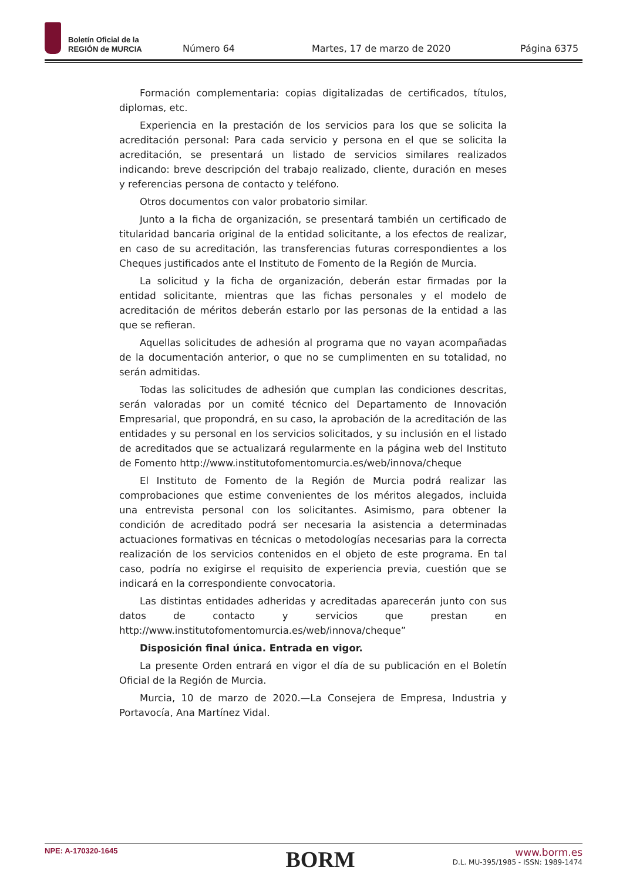Boletín Oficial de la
REGIÓN de MURCIA
Número 64 Martes, 17 de marzo de 2020 Página 6375
Formación complementaria: copias digitalizadas de certificados, títulos, diplomas, etc.
Experiencia en la prestación de los servicios para los que se solicita la acreditación personal: Para cada servicio y persona en el que se solicita la acreditación, se presentará un listado de servicios similares realizados indicando: breve descripción del trabajo realizado, cliente, duración en meses y referencias persona de contacto y teléfono.
Otros documentos con valor probatorio similar.
Junto a la ficha de organización, se presentará también un certificado de titularidad bancaria original de la entidad solicitante, a los efectos de realizar, en caso de su acreditación, las transferencias futuras correspondientes a los Cheques justificados ante el Instituto de Fomento de la Región de Murcia.
La solicitud y la ficha de organización, deberán estar firmadas por la entidad solicitante, mientras que las fichas personales y el modelo de acreditación de méritos deberán estarlo por las personas de la entidad a las que se refieran.
Aquellas solicitudes de adhesión al programa que no vayan acompañadas de la documentación anterior, o que no se cumplimenten en su totalidad, no serán admitidas.
Todas las solicitudes de adhesión que cumplan las condiciones descritas, serán valoradas por un comité técnico del Departamento de Innovación Empresarial, que propondrá, en su caso, la aprobación de la acreditación de las entidades y su personal en los servicios solicitados, y su inclusión en el listado de acreditados que se actualizará regularmente en la página web del Instituto de Fomento http://www.institutofomentomurcia.es/web/innova/cheque
El Instituto de Fomento de la Región de Murcia podrá realizar las comprobaciones que estime convenientes de los méritos alegados, incluida una entrevista personal con los solicitantes. Asimismo, para obtener la condición de acreditado podrá ser necesaria la asistencia a determinadas actuaciones formativas en técnicas o metodologías necesarias para la correcta realización de los servicios contenidos en el objeto de este programa. En tal caso, podría no exigirse el requisito de experiencia previa, cuestión que se indicará en la correspondiente convocatoria.
Las distintas entidades adheridas y acreditadas aparecerán junto con sus datos de contacto y servicios que prestan en http://www.institutofomentomurcia.es/web/innova/cheque”
Disposición final única. Entrada en vigor.
La presente Orden entrará en vigor el día de su publicación en el Boletín Oficial de la Región de Murcia.
Murcia, 10 de marzo de 2020.—La Consejera de Empresa, Industria y Portavocía, Ana Martínez Vidal.
NPE: A-170320-1645
BORM
www.borm.es
D.L. MU-395/1985 - ISSN: 1989-1474